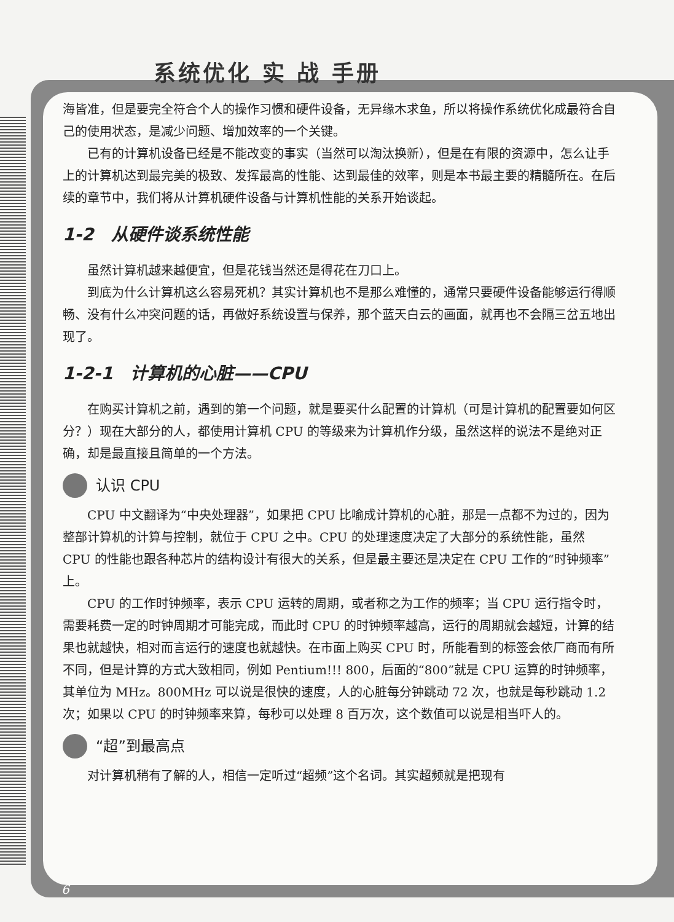系统优化 实 战 手册
海皆准，但是要完全符合个人的操作习惯和硬件设备，无异缘木求鱼，所以将操作系统优化成最符合自己的使用状态，是减少问题、增加效率的一个关键。
已有的计算机设备已经是不能改变的事实（当然可以淘汰换新），但是在有限的资源中，怎么让手上的计算机达到最完美的极致、发挥最高的性能、达到最佳的效率，则是本书最主要的精髓所在。在后续的章节中，我们将从计算机硬件设备与计算机性能的关系开始谈起。
1-2　从硬件谈系统性能
虽然计算机越来越便宜，但是花钱当然还是得花在刀口上。
到底为什么计算机这么容易死机？其实计算机也不是那么难懂的，通常只要硬件设备能够运行得顺畅、没有什么冲突问题的话，再做好系统设置与保养，那个蓝天白云的画面，就再也不会隔三岔五地出现了。
1-2-1　计算机的心脏——CPU
在购买计算机之前，遇到的第一个问题，就是要买什么配置的计算机（可是计算机的配置要如何区分？）现在大部分的人，都使用计算机 CPU 的等级来为计算机作分级，虽然这样的说法不是绝对正确，却是最直接且简单的一个方法。
认识 CPU
CPU 中文翻译为“中央处理器”，如果把 CPU 比喻成计算机的心脏，那是一点都不为过的，因为整部计算机的计算与控制，就位于 CPU 之中。CPU 的处理速度决定了大部分的系统性能，虽然 CPU 的性能也跟各种芯片的结构设计有很大的关系，但是最主要还是决定在 CPU 工作的“时钟频率”上。
CPU 的工作时钟频率，表示 CPU 运转的周期，或者称之为工作的频率；当 CPU 运行指令时，需要耗费一定的时钟周期才可能完成，而此时 CPU 的时钟频率越高，运行的周期就会越短，计算的结果也就越快，相对而言运行的速度也就越快。在市面上购买 CPU 时，所能看到的标签会依厂商而有所不同，但是计算的方式大致相同，例如 Pentium!!! 800，后面的“800”就是 CPU 运算的时钟频率，其单位为 MHz。800MHz 可以说是很快的速度，人的心脏每分钟跳动 72 次，也就是每秒跳动 1.2 次；如果以 CPU 的时钟频率来算，每秒可以处理 8 百万次，这个数值可以说是相当吓人的。
“超”到最高点
对计算机稍有了解的人，相信一定听过“超频”这个名词。其实超频就是把现有
6